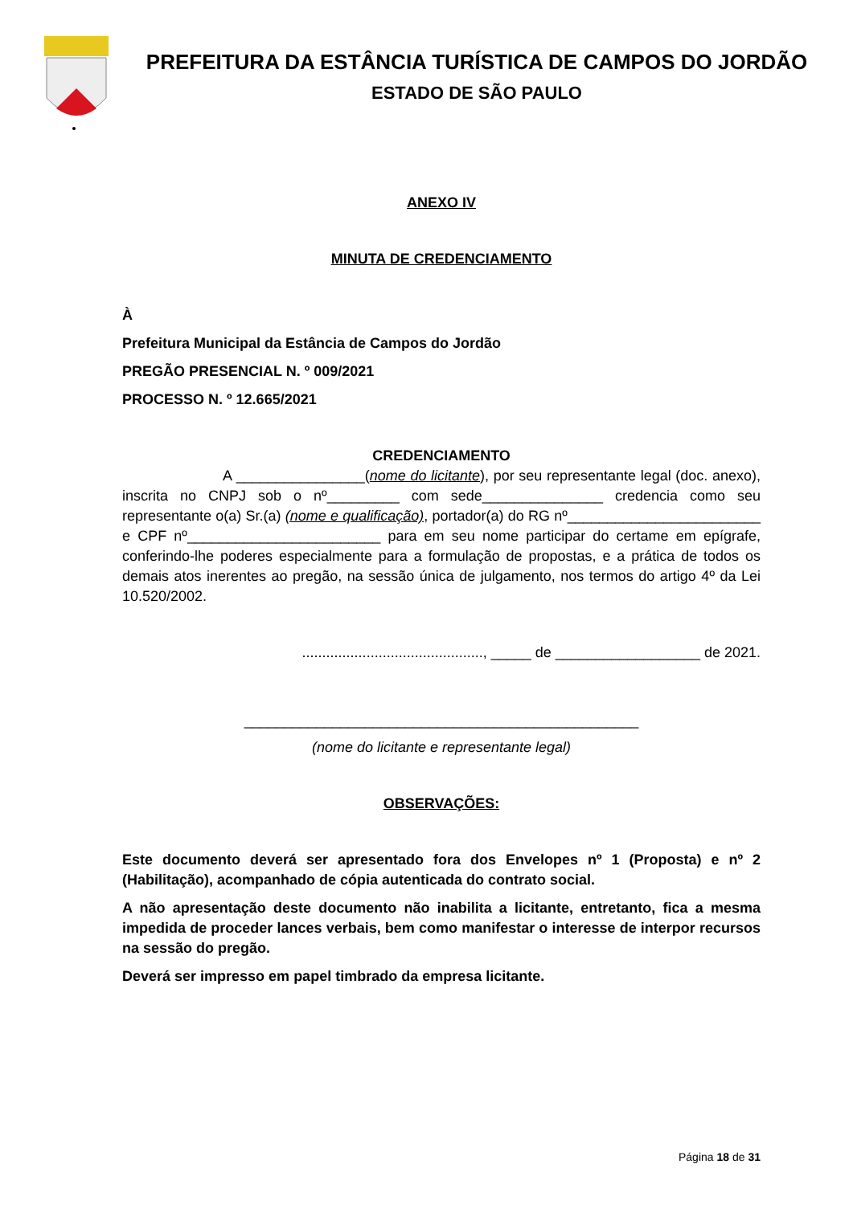PREFEITURA DA ESTÂNCIA TURÍSTICA DE CAMPOS DO JORDÃO
ESTADO DE SÃO PAULO
ANEXO IV
MINUTA DE CREDENCIAMENTO
À
Prefeitura Municipal da Estância de Campos do Jordão
PREGÃO PRESENCIAL N. º 009/2021
PROCESSO N. º 12.665/2021
CREDENCIAMENTO
A ________________(nome do licitante), por seu representante legal (doc. anexo), inscrita no CNPJ sob o nº_________ com sede_______________ credencia como seu representante o(a) Sr.(a) (nome e qualificação), portador(a) do RG nº________________________ e CPF nº________________________ para em seu nome participar do certame em epígrafe, conferindo-lhe poderes especialmente para a formulação de propostas, e a prática de todos os demais atos inerentes ao pregão, na sessão única de julgamento, nos termos do artigo 4º da Lei 10.520/2002.
............................................., _____ de __________________ de 2021.
_________________________________________________
(nome do licitante e representante legal)
OBSERVAÇÕES:
Este documento deverá ser apresentado fora dos Envelopes nº 1 (Proposta) e nº 2 (Habilitação), acompanhado de cópia autenticada do contrato social.
A não apresentação deste documento não inabilita a licitante, entretanto, fica a mesma impedida de proceder lances verbais, bem como manifestar o interesse de interpor recursos na sessão do pregão.
Deverá ser impresso em papel timbrado da empresa licitante.
Página 18 de 31